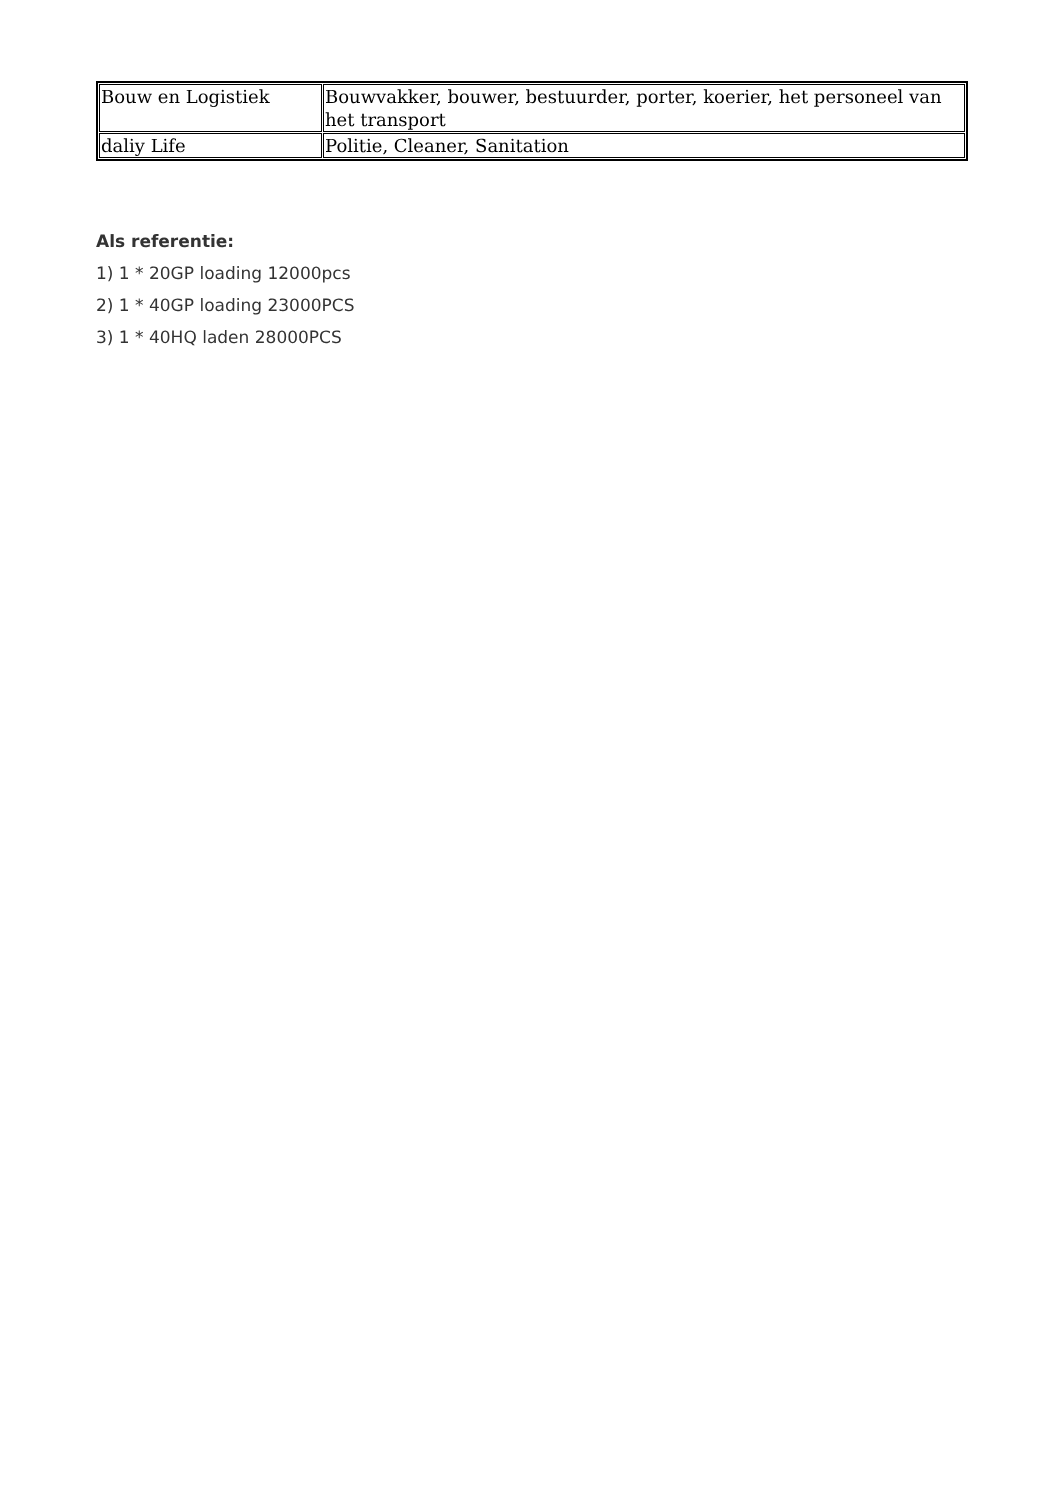| Bouw en Logistiek | Bouwvakker, bouwer, bestuurder, porter, koerier, het personeel van het transport |
| daliy Life | Politie, Cleaner, Sanitation |
Als referentie:
1) 1 * 20GP loading 12000pcs
2) 1 * 40GP loading 23000PCS
3) 1 * 40HQ laden 28000PCS